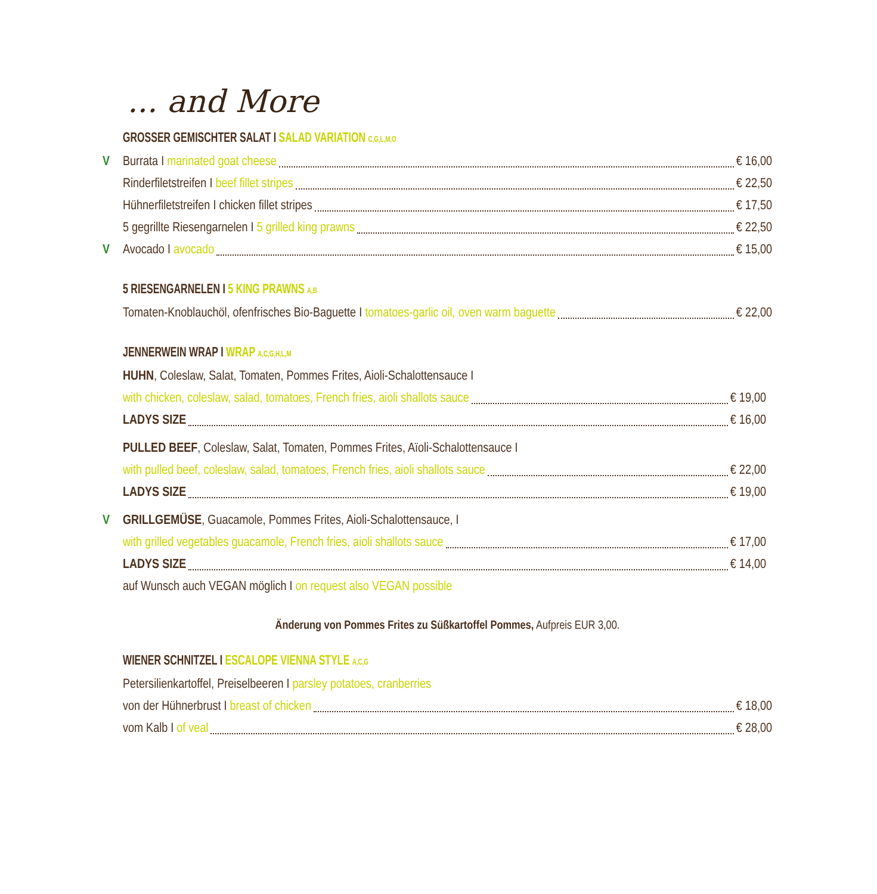... and More
GROSSER GEMISCHTER SALAT I SALAD VARIATION C,G,L,M,O
V Burrata I marinated goat cheese € 16,00
Rinderfiletstreifen I beef fillet stripes € 22,50
Hühnerfiletstreifen I chicken fillet stripes € 17,50
5 gegrillte Riesengarnelen I 5 grilled king prawns € 22,50
V Avocado I avocado € 15,00
5 RIESENGARNELEN I 5 KING PRAWNS A,B
Tomaten-Knoblauchöl, ofenfrisches Bio-Baguette I tomatoes-garlic oil, oven warm baguette € 22,00
JENNERWEIN WRAP I WRAP A,C,G,H,L,M
HUHN, Coleslaw, Salat, Tomaten, Pommes Frites, Aioli-Schalottensauce I
with chicken, coleslaw, salad, tomatoes, French fries, aioli shallots sauce € 19,00
LADYS SIZE € 16,00
PULLED BEEF, Coleslaw, Salat, Tomaten, Pommes Frites, Aïoli-Schalottensauce I
with pulled beef, coleslaw, salad, tomatoes, French fries, aioli shallots sauce € 22,00
LADYS SIZE € 19,00
V GRILLGEMÜSE, Guacamole, Pommes Frites, Aioli-Schalottensauce, I
with grilled vegetables guacamole, French fries, aioli shallots sauce € 17,00
LADYS SIZE € 14,00
auf Wunsch auch VEGAN möglich I on request also VEGAN possible
Änderung von Pommes Frites zu Süßkartoffel Pommes, Aufpreis EUR 3,00.
WIENER SCHNITZEL I ESCALOPE VIENNA STYLE A,C,G
Petersilienkartoffel, Preiselbeeren I parsley potatoes, cranberries
von der Hühnerbrust I breast of chicken € 18,00
vom Kalb I of veal € 28,00